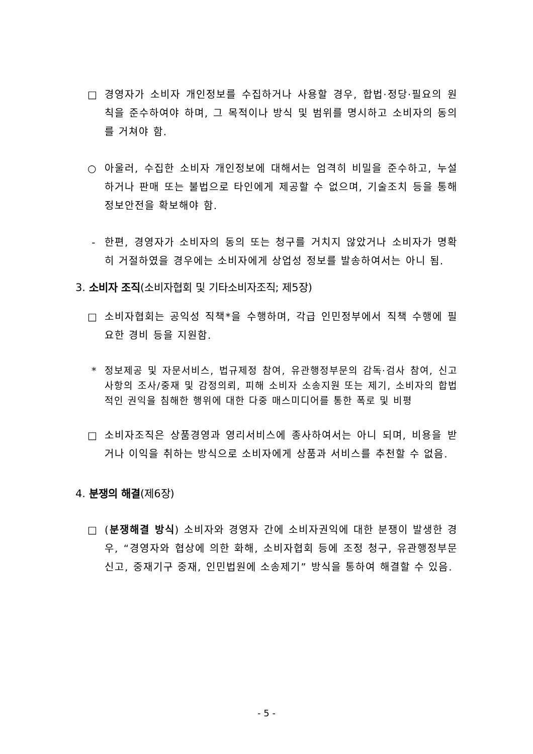□ 경영자가 소비자 개인정보를 수집하거나 사용할 경우, 합법·정당·필요의 원칙을 준수하여야 하며, 그 목적이나 방식 및 범위를 명시하고 소비자의 동의를 거쳐야 함.
○ 아울러, 수집한 소비자 개인정보에 대해서는 엄격히 비밀을 준수하고, 누설하거나 판매 또는 불법으로 타인에게 제공할 수 없으며, 기술조치 등을 통해 정보안전을 확보해야 함.
- 한편, 경영자가 소비자의 동의 또는 청구를 거치지 않았거나 소비자가 명확히 거절하였을 경우에는 소비자에게 상업성 정보를 발송하여서는 아니 됨.
3. 소비자 조직(소비자협회 및 기타소비자조직; 제5장)
□ 소비자협회는 공익성 직책*을 수행하며, 각급 인민정부에서 직책 수행에 필요한 경비 등을 지원함.
* 정보제공 및 자문서비스, 법규제정 참여, 유관행정부문의 감독·검사 참여, 신고사항의 조사/중재 및 감정의뢰, 피해 소비자 소송지원 또는 제기, 소비자의 합법적인 권익을 침해한 행위에 대한 다중 매스미디어를 통한 폭로 및 비평
□ 소비자조직은 상품경영과 영리서비스에 종사하여서는 아니 되며, 비용을 받거나 이익을 취하는 방식으로 소비자에게 상품과 서비스를 추천할 수 없음.
4. 분쟁의 해결(제6장)
□ (분쟁해결 방식) 소비자와 경영자 간에 소비자권익에 대한 분쟁이 발생한 경우, “경영자와 협상에 의한 화해, 소비자협회 등에 조정 청구, 유관행정부문 신고, 중재기구 중재, 인민법원에 소송제기” 방식을 통하여 해결할 수 있음.
- 5 -